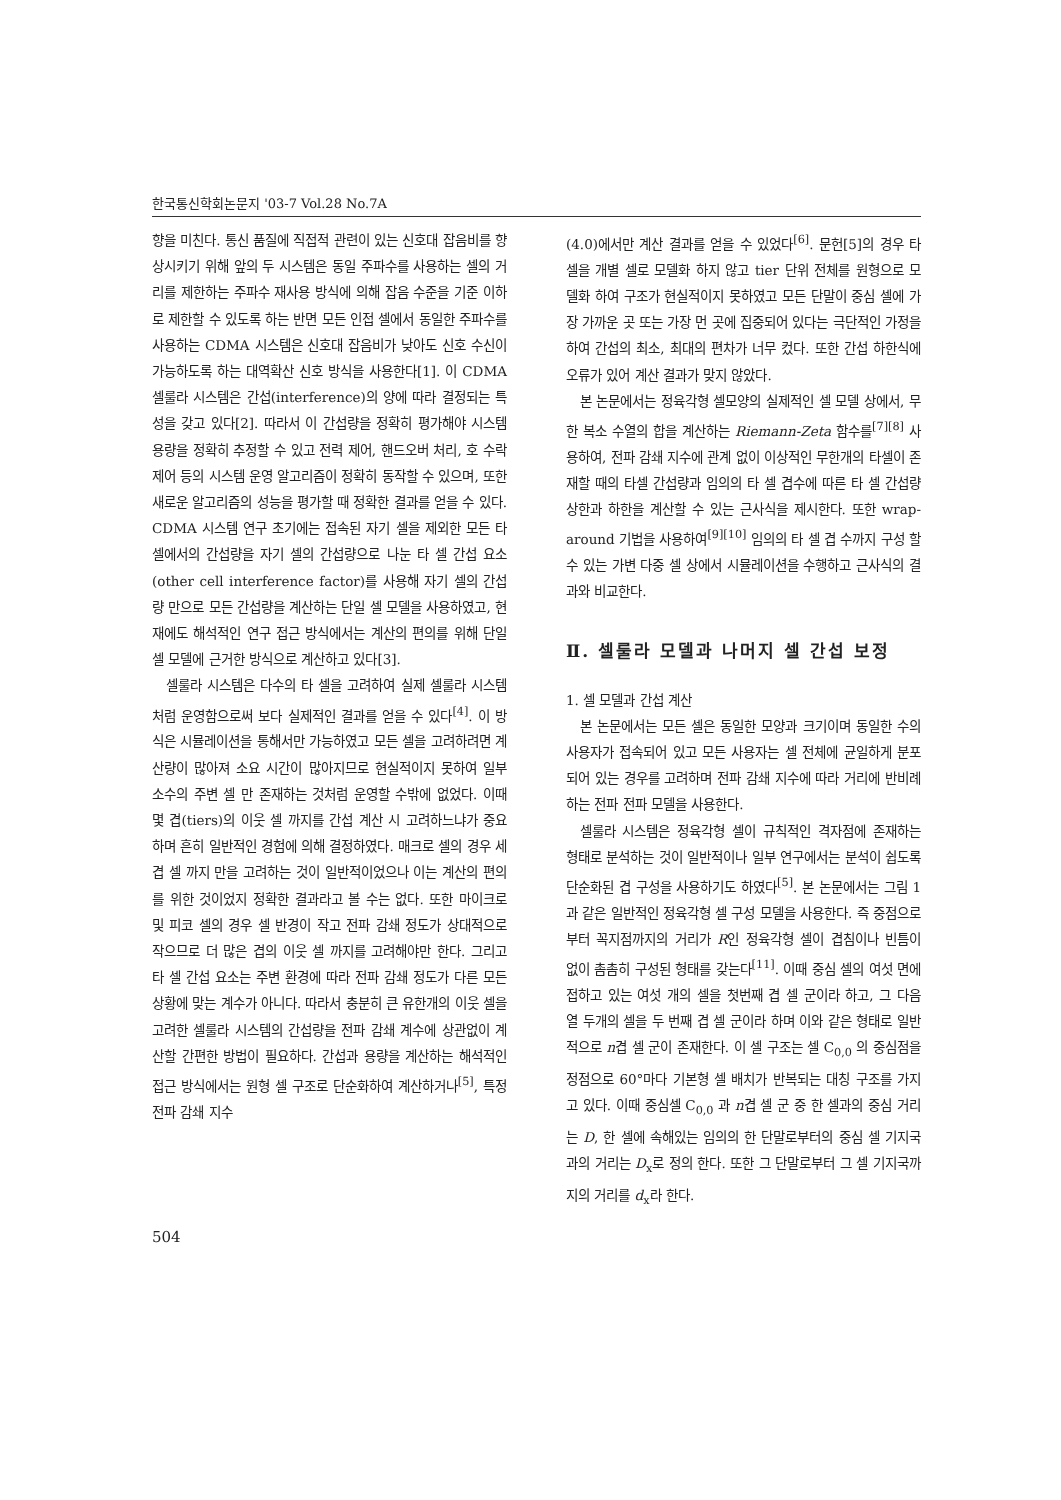한국통신학회논문지 '03-7 Vol.28 No.7A
향을 미친다. 통신 품질에 직접적 관련이 있는 신호대 잡음비를 향상시키기 위해 앞의 두 시스템은 동일 주파수를 사용하는 셀의 거리를 제한하는 주파수 재사용 방식에 의해 잡음 수준을 기준 이하로 제한할 수 있도록 하는 반면 모든 인접 셀에서 동일한 주파수를 사용하는 CDMA 시스템은 신호대 잡음비가 낮아도 신호 수신이 가능하도록 하는 대역확산 신호 방식을 사용한다[1]. 이 CDMA 셀룰라 시스템은 간섭(interference)의 양에 따라 결정되는 특성을 갖고 있다[2]. 따라서 이 간섭량을 정확히 평가해야 시스템 용량을 정확히 추정할 수 있고 전력 제어, 핸드오버 처리, 호 수락 제어 등의 시스템 운영 알고리즘이 정확히 동작할 수 있으며, 또한 새로운 알고리즘의 성능을 평가할 때 정확한 결과를 얻을 수 있다. CDMA 시스템 연구 초기에는 접속된 자기 셀을 제외한 모든 타 셀에서의 간섭량을 자기 셀의 간섭량으로 나눈 타 셀 간섭 요소(other cell interference factor)를 사용해 자기 셀의 간섭량 만으로 모든 간섭량을 계산하는 단일 셀 모델을 사용하였고, 현재에도 해석적인 연구 접근 방식에서는 계산의 편의를 위해 단일 셀 모델에 근거한 방식으로 계산하고 있다[3].
셀룰라 시스템은 다수의 타 셀을 고려하여 실제 셀룰라 시스템처럼 운영함으로써 보다 실제적인 결과를 얻을 수 있다<sup>[4]</sup>. 이 방식은 시뮬레이션을 통해서만 가능하였고 모든 셀을 고려하려면 계산량이 많아져 소요 시간이 많아지므로 현실적이지 못하여 일부 소수의 주변 셀 만 존재하는 것처럼 운영할 수밖에 없었다. 이때 몇 겹(tiers)의 이웃 셀 까지를 간섭 계산 시 고려하느냐가 중요하며 흔히 일반적인 경험에 의해 결정하였다. 매크로 셀의 경우 세 겹 셀 까지 만을 고려하는 것이 일반적이었으나 이는 계산의 편의를 위한 것이었지 정확한 결과라고 볼 수는 없다. 또한 마이크로 및 피코 셀의 경우 셀 반경이 작고 전파 감쇄 정도가 상대적으로 작으므로 더 많은 겹의 이웃 셀 까지를 고려해야만 한다. 그리고 타 셀 간섭 요소는 주변 환경에 따라 전파 감쇄 정도가 다른 모든 상황에 맞는 계수가 아니다. 따라서 충분히 큰 유한개의 이웃 셀을 고려한 셀룰라 시스템의 간섭량을 전파 감쇄 계수에 상관없이 계산할 간편한 방법이 필요하다. 간섭과 용량을 계산하는 해석적인 접근 방식에서는 원형 셀 구조로 단순화하여 계산하거나<sup>[5]</sup>, 특정 전파 감쇄 지수
(4.0)에서만 계산 결과를 얻을 수 있었다<sup>[6]</sup>. 문헌[5]의 경우 타 셀을 개별 셀로 모델화 하지 않고 tier 단위 전체를 원형으로 모델화 하여 구조가 현실적이지 못하였고 모든 단말이 중심 셀에 가장 가까운 곳 또는 가장 먼 곳에 집중되어 있다는 극단적인 가정을 하여 간섭의 최소, 최대의 편차가 너무 컸다. 또한 간섭 하한식에 오류가 있어 계산 결과가 맞지 않았다.
본 논문에서는 정육각형 셀모양의 실제적인 셀 모델 상에서, 무한 복소 수열의 합을 계산하는 Riemann-Zeta 함수를<sup>[7][8]</sup> 사용하여, 전파 감쇄 지수에 관계 없이 이상적인 무한개의 타셀이 존재할 때의 타셀 간섭량과 임의의 타 셀 겹수에 따른 타 셀 간섭량 상한과 하한을 계산할 수 있는 근사식을 제시한다. 또한 wrap-around 기법을 사용하여<sup>[9][10]</sup> 임의의 타 셀 겹 수까지 구성 할 수 있는 가변 다중 셀 상에서 시뮬레이션을 수행하고 근사식의 결과와 비교한다.
Ⅱ. 셀룰라 모델과 나머지 셀 간섭 보정
1. 셀 모델과 간섭 계산
본 논문에서는 모든 셀은 동일한 모양과 크기이며 동일한 수의 사용자가 접속되어 있고 모든 사용자는 셀 전체에 균일하게 분포되어 있는 경우를 고려하며 전파 감쇄 지수에 따라 거리에 반비례하는 전파 전파 모델을 사용한다.
셀룰라 시스템은 정육각형 셀이 규칙적인 격자점에 존재하는 형태로 분석하는 것이 일반적이나 일부 연구에서는 분석이 쉽도록 단순화된 겹 구성을 사용하기도 하였다<sup>[5]</sup>. 본 논문에서는 그림 1과 같은 일반적인 정육각형 셀 구성 모델을 사용한다. 즉 중점으로부터 꼭지점까지의 거리가 R인 정육각형 셀이 겹침이나 빈틈이 없이 촘촘히 구성된 형태를 갖는다<sup>[11]</sup>. 이때 중심 셀의 여섯 면에 접하고 있는 여섯 개의 셀을 첫번째 겹 셀 군이라 하고, 그 다음 열 두개의 셀을 두 번째 겹 셀 군이라 하며 이와 같은 형태로 일반적으로 n겹 셀 군이 존재한다. 이 셀 구조는 셀 C<sub>0,0</sub> 의 중심점을 정점으로 60°마다 기본형 셀 배치가 반복되는 대칭 구조를 가지고 있다. 이때 중심셀 C<sub>0,0</sub> 과 n겹 셀 군 중 한 셀과의 중심 거리는 D, 한 셀에 속해있는 임의의 한 단말로부터의 중심 셀 기지국과의 거리는 D<sub>x</sub>로 정의 한다. 또한 그 단말로부터 그 셀 기지국까지의 거리를 d<sub>x</sub>라 한다.
504